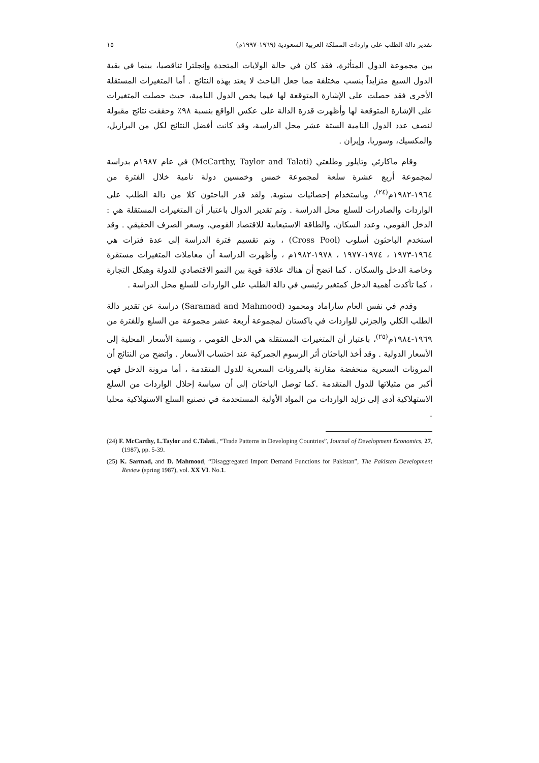تقدير دالة الطلب على واردات المملكة العربية السعودية (١٩٦٩-١٩٩٧م) ١٥
بين مجموعة الدول المتأثرة، فقد كان في حالة الولايات المتحدة وإنجلترا تناقصيا، بينما في بقية الدول السبع متزايداً بنسب مختلفة مما جعل الباحث لا يعتد بهذه النتائج . أما المتغيرات المستقلة الأخرى فقد حصلت على الإشارة المتوقعة لها فيما يخص الدول النامية، حيث حصلت المتغيرات على الإشارة المتوقعة لها وأظهرت قدرة الدالة على عكس الواقع بنسبة ٩٨٪ وحققت نتائج مقبولة لنصف عدد الدول النامية الستة عشر محل الدراسة، وقد كانت أفضل النتائج لكل من البرازيل، والمكسيك، وسوريا، وإيران .
وقام ماكارثي وتايلور وطلعتي (McCarthy, Taylor and Talati) في عام ١٩٨٧م بدراسة لمجموعة أربع عشرة سلعة لمجموعة خمس وخمسين دولة نامية خلال الفترة من ١٩٦٤-١٩٨٢م<sup>(٢٤)</sup>، وباستخدام إحصائيات سنوية. ولقد قدر الباحثون كلا من دالة الطلب على الواردات والصادرات للسلع محل الدراسة . وتم تقدير الدوال باعتبار أن المتغيرات المستقلة هي : الدخل القومي، وعدد السكان، والطاقة الاستيعابية للاقتصاد القومي، وسعر الصرف الحقيقي . وقد استخدم الباحثون أسلوب (Cross Pool) ، وتم تقسيم فترة الدراسة إلى عدة فترات هي ١٩٦٤-١٩٧٣ ، ١٩٧٤-١٩٧٧ ، ١٩٧٨-١٩٨٢م ، وأظهرت الدراسة أن معاملات المتغيرات مستقرة وخاصة الدخل والسكان . كما اتضح أن هناك علاقة قوية بين النمو الاقتصادي للدولة وهيكل التجارة ، كما تأكدت أهمية الدخل كمتغير رئيسي في دالة الطلب على الواردات للسلع محل الدراسة .
وقدم في نفس العام ساراماد ومحمود (Saramad and Mahmood) دراسة عن تقدير دالة الطلب الكلي والجزئي للواردات في باكستان لمجموعة أربعة عشر مجموعة من السلع وللفترة من ١٩٦٩-١٩٨٤م<sup>(٢٥)</sup>، باعتبار أن المتغيرات المستقلة هي الدخل القومي ، ونسبة الأسعار المحلية إلى الأسعار الدولية . وقد أخذ الباحثان أثر الرسوم الجمركية عند احتساب الأسعار . واتضح من النتائج أن المرونات السعرية منخفضة مقارنة بالمرونات السعرية للدول المتقدمة ، أما مرونة الدخل فهي أكبر من مثيلاتها للدول المتقدمة .كما توصل الباحثان إلى أن سياسة إحلال الواردات من السلع الاستهلاكية أدى إلى تزايد الواردات من المواد الأولية المستخدمة في تصنيع السلع الاستهلاكية محليا .
(24) F. McCarthy, L.Taylor and C.Talati., “Trade Patterns in Developing Countries”, Journal of Development Economics, 27, (1987), pp. 5-39.
(25) K. Sarmad, and D. Mahmood, “Disaggregated Import Demand Functions for Pakistan”, The Pakistan Development Review (spring 1987), vol. XX VI. No.1.